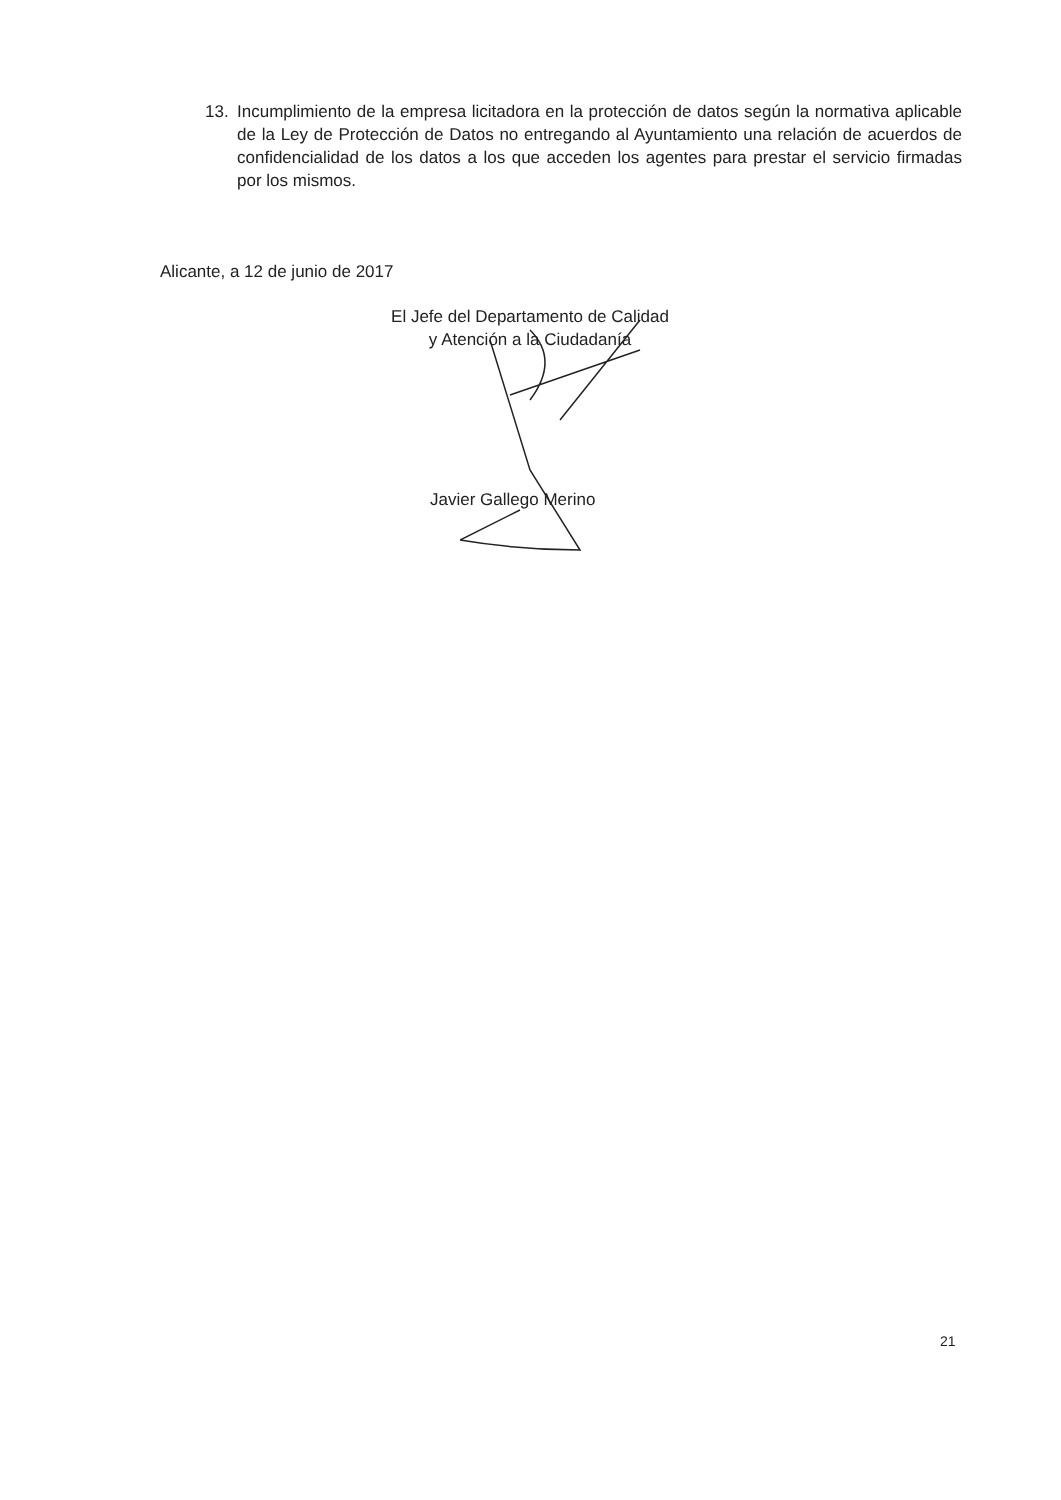13. Incumplimiento de la empresa licitadora en la protección de datos según la normativa aplicable de la Ley de Protección de Datos no entregando al Ayuntamiento una relación de acuerdos de confidencialidad de los datos a los que acceden los agentes para prestar el servicio firmadas por los mismos.
Alicante, a 12 de junio de 2017
El Jefe del Departamento de Calidad
y Atención a la Ciudadanía
Javier Gallego Merino
21